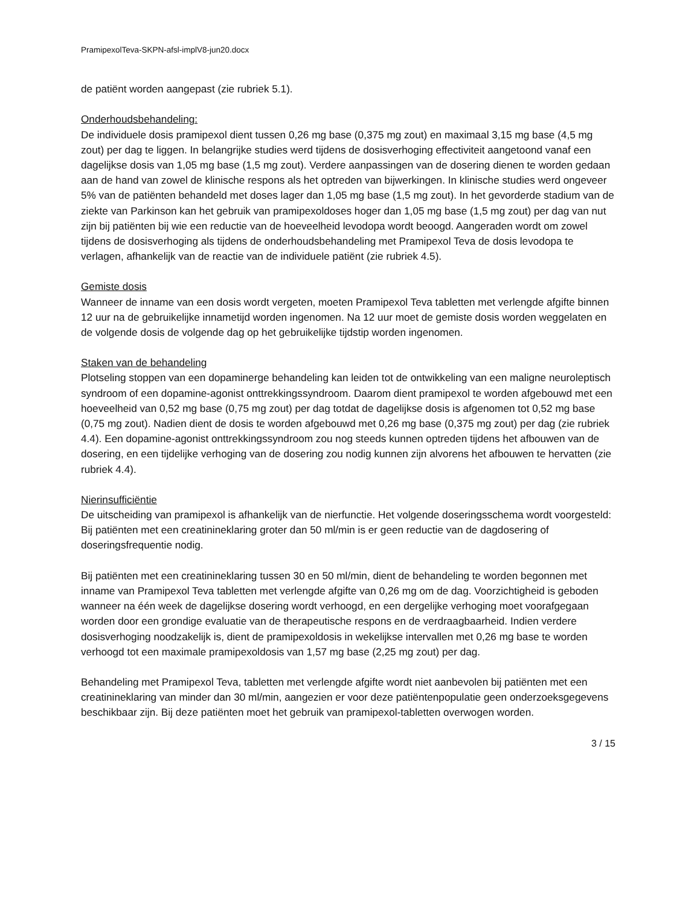PramipexolTeva-SKPN-afsl-implV8-jun20.docx
de patiënt worden aangepast (zie rubriek 5.1).
Onderhoudsbehandeling:
De individuele dosis pramipexol dient tussen 0,26 mg base (0,375 mg zout) en maximaal 3,15 mg base (4,5 mg zout) per dag te liggen. In belangrijke studies werd tijdens de dosisverhoging effectiviteit aangetoond vanaf een dagelijkse dosis van 1,05 mg base (1,5 mg zout). Verdere aanpassingen van de dosering dienen te worden gedaan aan de hand van zowel de klinische respons als het optreden van bijwerkingen. In klinische studies werd ongeveer 5% van de patiënten behandeld met doses lager dan 1,05 mg base (1,5 mg zout). In het gevorderde stadium van de ziekte van Parkinson kan het gebruik van pramipexoldoses hoger dan 1,05 mg base (1,5 mg zout) per dag van nut zijn bij patiënten bij wie een reductie van de hoeveelheid levodopa wordt beoogd. Aangeraden wordt om zowel tijdens de dosisverhoging als tijdens de onderhoudsbehandeling met Pramipexol Teva de dosis levodopa te verlagen, afhankelijk van de reactie van de individuele patiënt (zie rubriek 4.5).
Gemiste dosis
Wanneer de inname van een dosis wordt vergeten, moeten Pramipexol Teva tabletten met verlengde afgifte binnen 12 uur na de gebruikelijke innametijd worden ingenomen. Na 12 uur moet de gemiste dosis worden weggelaten en de volgende dosis de volgende dag op het gebruikelijke tijdstip worden ingenomen.
Staken van de behandeling
Plotseling stoppen van een dopaminerge behandeling kan leiden tot de ontwikkeling van een maligne neuroleptisch syndroom of een dopamine-agonist onttrekkingssyndroom. Daarom dient pramipexol te worden afgebouwd met een hoeveelheid van 0,52 mg base (0,75 mg zout) per dag totdat de dagelijkse dosis is afgenomen tot 0,52 mg base (0,75 mg zout). Nadien dient de dosis te worden afgebouwd met 0,26 mg base (0,375 mg zout) per dag (zie rubriek 4.4). Een dopamine-agonist onttrekkingssyndroom zou nog steeds kunnen optreden tijdens het afbouwen van de dosering, en een tijdelijke verhoging van de dosering zou nodig kunnen zijn alvorens het afbouwen te hervatten (zie rubriek 4.4).
Nierinsufficiëntie
De uitscheiding van pramipexol is afhankelijk van de nierfunctie. Het volgende doseringsschema wordt voorgesteld:
Bij patiënten met een creatinineklaring groter dan 50 ml/min is er geen reductie van de dagdosering of doseringsfrequentie nodig.
Bij patiënten met een creatinineklaring tussen 30 en 50 ml/min, dient de behandeling te worden begonnen met inname van Pramipexol Teva tabletten met verlengde afgifte van 0,26 mg om de dag. Voorzichtigheid is geboden wanneer na één week de dagelijkse dosering wordt verhoogd, en een dergelijke verhoging moet voorafgegaan worden door een grondige evaluatie van de therapeutische respons en de verdraagbaarheid. Indien verdere dosisverhoging noodzakelijk is, dient de pramipexoldosis in wekelijkse intervallen met 0,26 mg base te worden verhoogd tot een maximale pramipexoldosis van 1,57 mg base (2,25 mg zout) per dag.
Behandeling met Pramipexol Teva, tabletten met verlengde afgifte wordt niet aanbevolen bij patiënten met een creatinineklaring van minder dan 30 ml/min, aangezien er voor deze patiëntenpopulatie geen onderzoeksgegevens beschikbaar zijn. Bij deze patiënten moet het gebruik van pramipexol-tabletten overwogen worden.
3 / 15